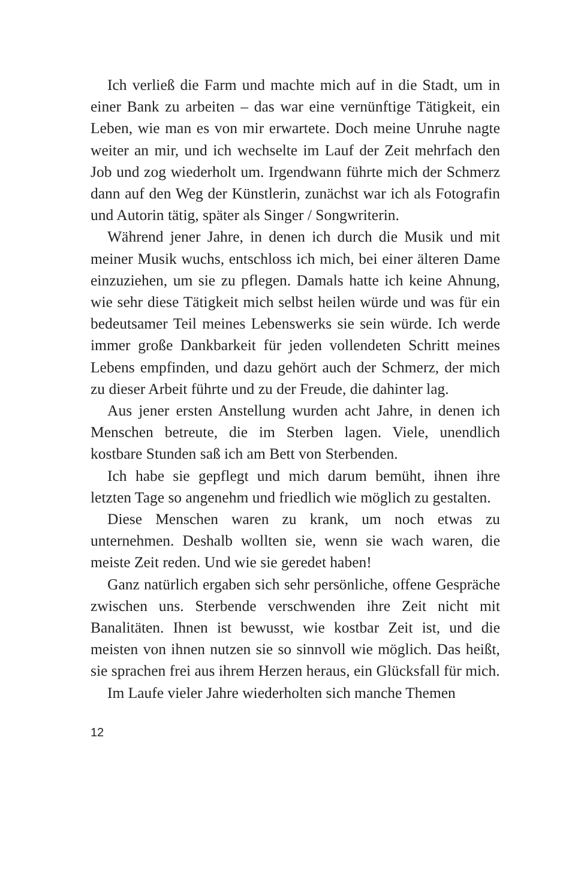Ich verließ die Farm und machte mich auf in die Stadt, um in einer Bank zu arbeiten – das war eine vernünftige Tätigkeit, ein Leben, wie man es von mir erwartete. Doch meine Unruhe nagte weiter an mir, und ich wechselte im Lauf der Zeit mehrfach den Job und zog wiederholt um. Irgendwann führte mich der Schmerz dann auf den Weg der Künstlerin, zunächst war ich als Fotografin und Autorin tätig, später als Singer / Songwriterin.
Während jener Jahre, in denen ich durch die Musik und mit meiner Musik wuchs, entschloss ich mich, bei einer älteren Dame einzuziehen, um sie zu pflegen. Damals hatte ich keine Ahnung, wie sehr diese Tätigkeit mich selbst heilen würde und was für ein bedeutsamer Teil meines Lebenswerks sie sein würde. Ich werde immer große Dankbarkeit für jeden vollendeten Schritt meines Lebens empfinden, und dazu gehört auch der Schmerz, der mich zu dieser Arbeit führte und zu der Freude, die dahinter lag.
Aus jener ersten Anstellung wurden acht Jahre, in denen ich Menschen betreute, die im Sterben lagen. Viele, unendlich kostbare Stunden saß ich am Bett von Sterbenden.
Ich habe sie gepflegt und mich darum bemüht, ihnen ihre letzten Tage so angenehm und friedlich wie möglich zu gestalten.
Diese Menschen waren zu krank, um noch etwas zu unternehmen. Deshalb wollten sie, wenn sie wach waren, die meiste Zeit reden. Und wie sie geredet haben!
Ganz natürlich ergaben sich sehr persönliche, offene Gespräche zwischen uns. Sterbende verschwenden ihre Zeit nicht mit Banalitäten. Ihnen ist bewusst, wie kostbar Zeit ist, und die meisten von ihnen nutzen sie so sinnvoll wie möglich. Das heißt, sie sprachen frei aus ihrem Herzen heraus, ein Glücksfall für mich.
Im Laufe vieler Jahre wiederholten sich manche Themen
12